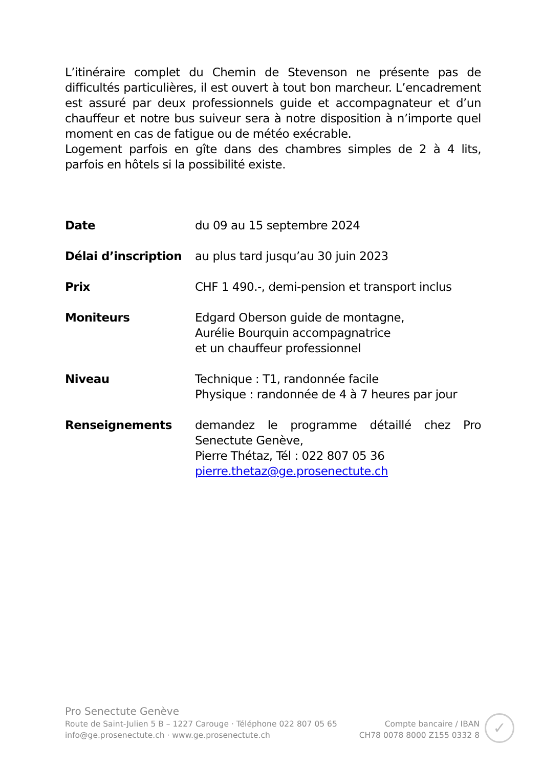L’itinéraire complet du Chemin de Stevenson ne présente pas de difficultés particulières, il est ouvert à tout bon marcheur. L’encadrement est assuré par deux professionnels guide et accompagnateur et d’un chauffeur et notre bus suiveur sera à notre disposition à n’importe quel moment en cas de fatigue ou de météo exécrable.
Logement parfois en gîte dans des chambres simples de 2 à 4 lits, parfois en hôtels si la possibilité existe.
Date du 09 au 15 septembre 2024
Délai d’inscription
au plus tard jusqu’au 30 juin 2023
Prix CHF 1 490.-, demi-pension et transport inclus
Moniteurs Edgard Oberson guide de montagne,
Aurélie Bourquin accompagnatrice
et un chauffeur professionnel
Niveau Technique : T1, randonnée facile
Physique : randonnée de 4 à 7 heures par jour
Renseignements demandez le programme détaillé chez Pro Senectute Genève,
Pierre Thétaz, Tél : 022 807 05 36
pierre.thetaz@ge.prosenectute.ch
Pro Senectute Genève
Route de Saint-Julien 5 B – 1227 Carouge · Téléphone 022 807 05 65
info@ge.prosenectute.ch · www.ge.prosenectute.ch
Compte bancaire / IBAN
CH78 0078 8000 Z155 0332 8
✓